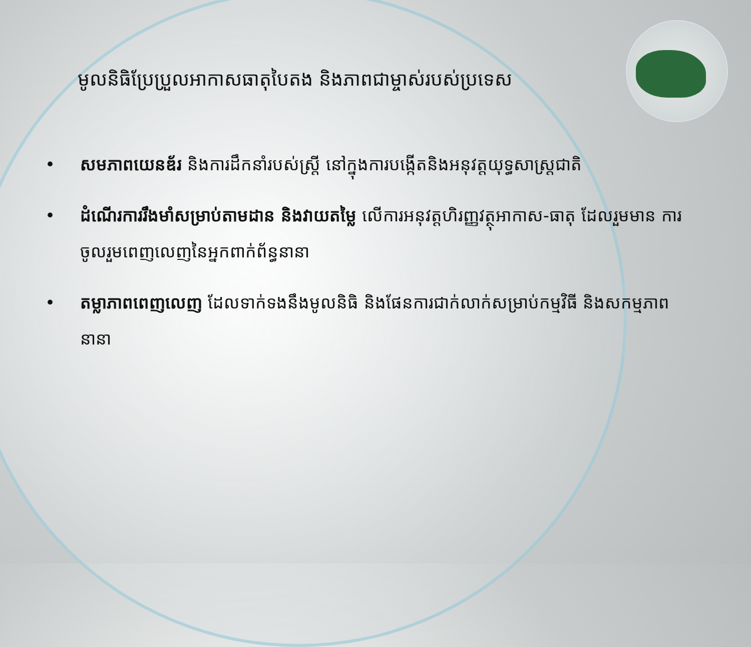មូលនិធិប្រែប្រួលអាកាសធាតុបៃតង និងភាពជាម្ចាស់របស់ប្រទេស
• សមភាពយេនឌ័រ និងការដឹកនាំរបស់ស្ត្រី នៅក្នុងការបង្កើតនិងអនុវត្តយុទ្ធសាស្ត្រជាតិ
• ដំណើរការរឹងមាំសម្រាប់តាមដាន និងវាយតម្លៃ លើការអនុវត្តហិរញ្ញវត្ថុអាកាស-ធាតុ ដែលរួមមាន ការចូលរួមពេញលេញនៃអ្នកពាក់ព័ន្ធនានា
• តម្លាភាពពេញលេញ ដែលទាក់ទងនឹងមូលនិធិ និងផែនការជាក់លាក់សម្រាប់កម្មវិធី និងសកម្មភាពនានា